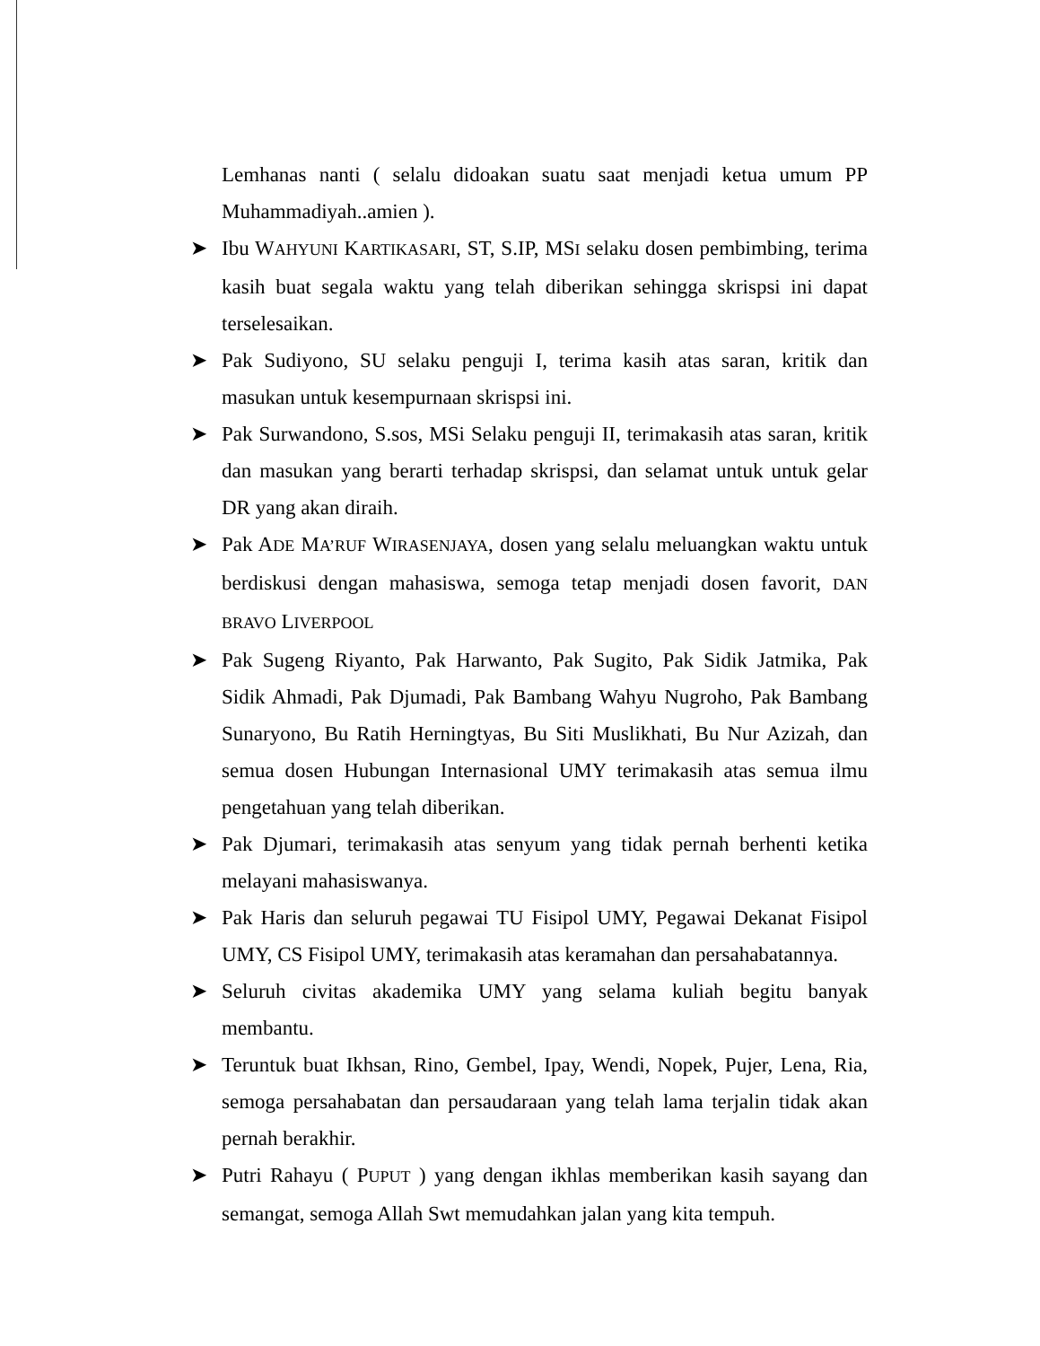Lemhanas nanti ( selalu didoakan suatu saat menjadi ketua umum PP Muhammadiyah..amien ).
➤ Ibu WAHYUNI KARTIKASARI, ST, S.IP, MSI selaku dosen pembimbing, terima kasih buat segala waktu yang telah diberikan sehingga skrispsi ini dapat terselesaikan.
➤ Pak Sudiyono, SU selaku penguji I, terima kasih atas saran, kritik dan masukan untuk kesempurnaan skrispsi ini.
➤ Pak Surwandono, S.sos, MSi Selaku penguji II, terimakasih atas saran, kritik dan masukan yang berarti terhadap skrispsi, dan selamat untuk untuk gelar DR yang akan diraih.
➤ Pak ADE MA’RUF WIRASENJAYA, dosen yang selalu meluangkan waktu untuk berdiskusi dengan mahasiswa, semoga tetap menjadi dosen favorit, DAN BRAVO LIVERPOOL
➤ Pak Sugeng Riyanto, Pak Harwanto, Pak Sugito, Pak Sidik Jatmika, Pak Sidik Ahmadi, Pak Djumadi, Pak Bambang Wahyu Nugroho, Pak Bambang Sunaryono, Bu Ratih Herningtyas, Bu Siti Muslikhati, Bu Nur Azizah, dan semua dosen Hubungan Internasional UMY terimakasih atas semua ilmu pengetahuan yang telah diberikan.
➤ Pak Djumari, terimakasih atas senyum yang tidak pernah berhenti ketika melayani mahasiswanya.
➤ Pak Haris dan seluruh pegawai TU Fisipol UMY, Pegawai Dekanat Fisipol UMY, CS Fisipol UMY, terimakasih atas keramahan dan persahabatannya.
➤ Seluruh civitas akademika UMY yang selama kuliah begitu banyak membantu.
➤ Teruntuk buat Ikhsan, Rino, Gembel, Ipay, Wendi, Nopek, Pujer, Lena, Ria, semoga persahabatan dan persaudaraan yang telah lama terjalin tidak akan pernah berakhir.
➤ Putri Rahayu ( PUPUT ) yang dengan ikhlas memberikan kasih sayang dan semangat, semoga Allah Swt memudahkan jalan yang kita tempuh.